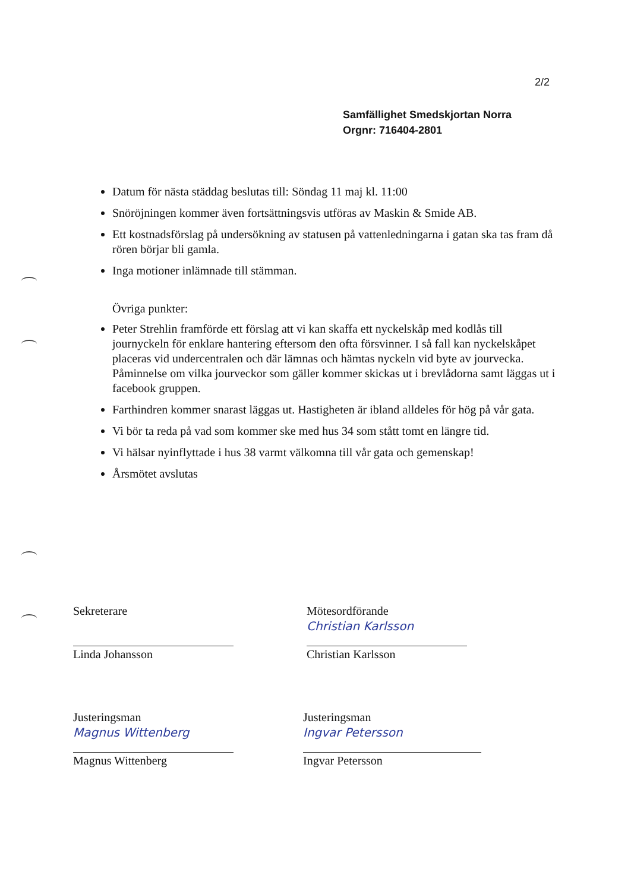2/2
Samfällighet Smedskjortan Norra
Orgnr: 716404-2801
Datum för nästa städdag beslutas till: Söndag 11 maj kl. 11:00
Snöröjningen kommer även fortsättningsvis utföras av Maskin & Smide AB.
Ett kostnadsförslag på undersökning av statusen på vattenledningarna i gatan ska tas fram då rören börjar bli gamla.
Inga motioner inlämnade till stämman.
Övriga punkter:
Peter Strehlin framförde ett förslag att vi kan skaffa ett nyckelskåp med kodlås till journyckeln för enklare hantering eftersom den ofta försvinner. I så fall kan nyckelskåpet placeras vid undercentralen och där lämnas och hämtas nyckeln vid byte av jourvecka.
Påminnelse om vilka jourveckor som gäller kommer skickas ut i brevlådorna samt läggas ut i facebook gruppen.
Farthindren kommer snarast läggas ut. Hastigheten är ibland alldeles för hög på vår gata.
Vi bör ta reda på vad som kommer ske med hus 34 som stått tomt en längre tid.
Vi hälsar nyinflyttade i hus 38 varmt välkomna till vår gata och gemenskap!
Årsmötet avslutas
Sekreterare
Linda Johansson
Mötesordförande
Christian Karlsson
Christian Karlsson
Justeringsman
Magnus Wittenberg
Magnus Wittenberg
Justeringsman
Ingvar Petersson
Ingvar Petersson